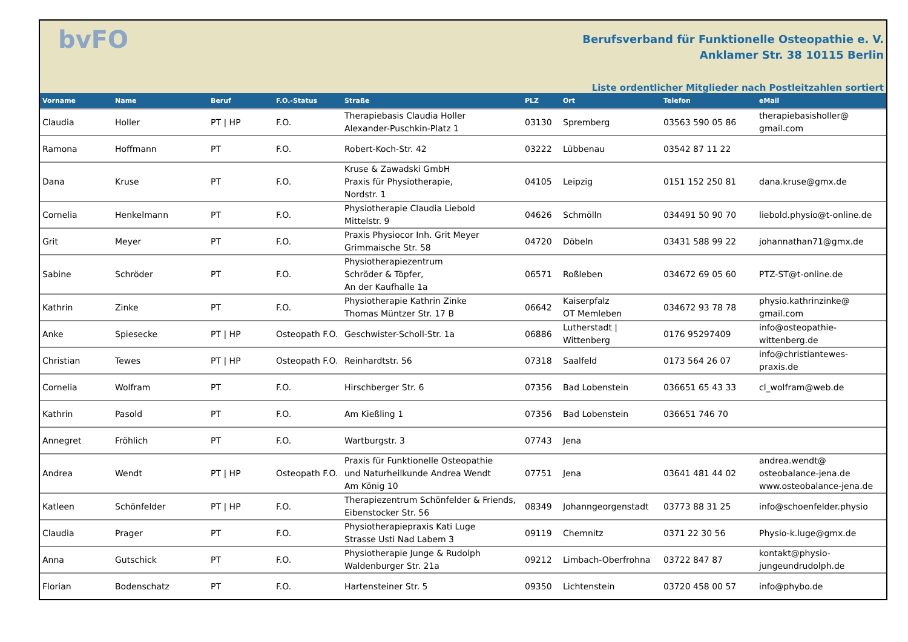bvFO
Berufsverband für Funktionelle Osteopathie e. V.
Anklamer Str. 38 10115 Berlin
Liste ordentlicher Mitglieder nach Postleitzahlen sortiert
| Vorname | Name | Beruf | F.O.-Status | Straße | PLZ | Ort | Telefon | eMail |
| --- | --- | --- | --- | --- | --- | --- | --- | --- |
| Claudia | Holler | PT / HP | F.O. | Therapiebasis Claudia Holler Alexander-Puschkin-Platz 1 | 03130 | Spremberg | 03563 590 05 86 | therapiebasisholler@ gmail.com |
| Ramona | Hoffmann | PT | F.O. | Robert-Koch-Str. 42 | 03222 | Lübbenau | 03542 87 11 22 | |
| Dana | Kruse | PT | F.O. | Kruse & Zawadski GmbH Praxis für Physiotherapie, Nordstr. 1 | 04105 | Leipzig | 0151 152 250 81 | dana.kruse@gmx.de |
| Cornelia | Henkelmann | PT | F.O. | Physiotherapie Claudia Liebold Mittelstr. 9 | 04626 | Schmölln | 034491 50 90 70 | liebold.physio@t-online.de |
| Grit | Meyer | PT | F.O. | Praxis Physiocor Inh. Grit Meyer Grimmaische Str. 58 | 04720 | Döbeln | 03431 588 99 22 | johannathan71@gmx.de |
| Sabine | Schröder | PT | F.O. | Physiotherapiezentrum Schröder & Töpfer, An der Kaufhalle 1a | 06571 | Roßleben | 034672 69 05 60 | PTZ-ST@t-online.de |
| Kathrin | Zinke | PT | F.O. | Physiotherapie Kathrin Zinke Thomas Müntzer Str. 17 B | 06642 | Kaiserpfalz OT Memleben | 034672 93 78 78 | physio.kathrinzinke@ gmail.com |
| Anke | Spiesecke | PT / HP | Osteopath F.O. | Geschwister-Scholl-Str. 1a | 06886 | Lutherstadt / Wittenberg | 0176 95297409 | info@osteopathie- wittenberg.de |
| Christian | Tewes | PT / HP | Osteopath F.O. | Reinhardtstr. 56 | 07318 | Saalfeld | 0173 564 26 07 | info@christiantewes- praxis.de |
| Cornelia | Wolfram | PT | F.O. | Hirschberger Str. 6 | 07356 | Bad Lobenstein | 036651 65 43 33 | cl_wolfram@web.de |
| Kathrin | Pasold | PT | F.O. | Am Kießling 1 | 07356 | Bad Lobenstein | 036651 746 70 | |
| Annegret | Fröhlich | PT | F.O. | Wartburgstr. 3 | 07743 | Jena | | |
| Andrea | Wendt | PT / HP | Osteopath F.O. | Praxis für Funktionelle Osteopathie und Naturheilkunde Andrea Wendt Am König 10 | 07751 | Jena | 03641 481 44 02 | andrea.wendt@ osteobalance-jena.de www.osteobalance-jena.de |
| Katleen | Schönfelder | PT / HP | F.O. | Therapiezentrum Schönfelder & Friends, Eibenstocker Str. 56 | 08349 | Johanngeorgenstadt | 03773 88 31 25 | info@schoenfelder.physio |
| Claudia | Prager | PT | F.O. | Physiotherapiepraxis Kati Luge Strasse Usti Nad Labem 3 | 09119 | Chemnitz | 0371 22 30 56 | Physio-k.luge@gmx.de |
| Anna | Gutschick | PT | F.O. | Physiotherapie Junge & Rudolph Waldenburger Str. 21a | 09212 | Limbach-Oberfrohna | 03722 847 87 | kontakt@physio- jungeundrudolph.de |
| Florian | Bodenschatz | PT | F.O. | Hartensteiner Str. 5 | 09350 | Lichtenstein | 03720 458 00 57 | info@phybo.de |